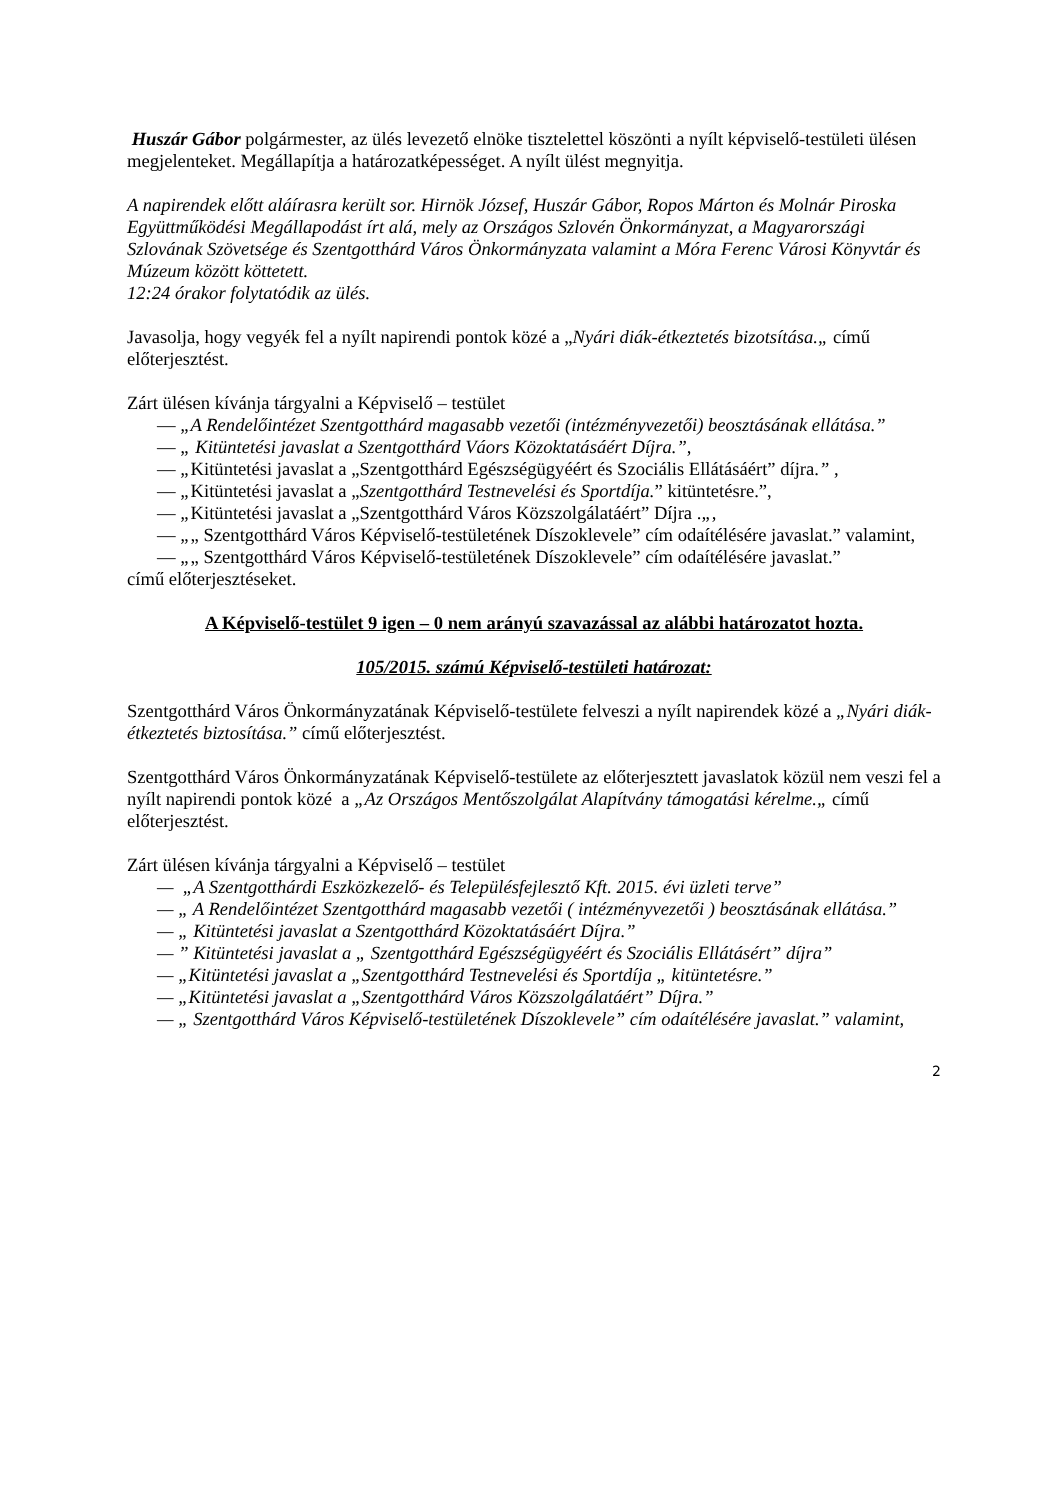Huszár Gábor polgármester, az ülés levezető elnöke tisztelettel köszönti a nyílt képviselő-testületi ülésen megjelenteket. Megállapítja a határozatképességet. A nyílt ülést megnyitja.
A napirendek előtt aláírasra került sor. Hirnök József, Huszár Gábor, Ropos Márton és Molnár Piroska Együttműködési Megállapodást írt alá, mely az Országos Szlovén Önkormányzat, a Magyarországi Szlovának Szövetsége és Szentgotthárd Város Önkormányzata valamint a Móra Ferenc Városi Könyvtár és Múzeum között köttetett.
12:24 órakor folytatódik az ülés.
Javasolja, hogy vegyék fel a nyílt napirendi pontok közé a „Nyári diák-étkeztetés bizotsítása.„ című előterjesztést.
Zárt ülésen kívánja tárgyalni a Képviselő – testület
— „A Rendelőintézet Szentgotthárd magasabb vezetői (intézményvezetői) beosztásának ellátása.”
— „ Kitüntetési javaslat a Szentgotthárd Váors Közoktatásáért Díjra.”,
— „Kitüntetési javaslat a „Szentgotthárd Egészségügyéért és Szociális Ellátásáért” díjra.” ,
— „Kitüntetési javaslat a „Szentgotthárd Testnevelési és Sportdíja.” kitüntetésre.”,
— „Kitüntetési javaslat a „Szentgotthárd Város Közszolgálatáért” Díjra .„,
— „„ Szentgotthárd Város Képviselő-testületének Díszoklevele” cím odaítélésére javaslat.” valamint,
— „„ Szentgotthárd Város Képviselő-testületének Díszoklevele” cím odaítélésére javaslat.”
című előterjesztéseket.
A Képviselő-testület 9 igen – 0 nem arányú szavazással az alábbi határozatot hozta.
105/2015. számú Képviselő-testületi határozat:
Szentgotthárd Város Önkormányzatának Képviselő-testülete felveszi a nyílt napirendek közé a „Nyári diák-étkeztetés biztosítása.” című előterjesztést.
Szentgotthárd Város Önkormányzatának Képviselő-testülete az előterjesztett javaslatok közül nem veszi fel a nyílt napirendi pontok közé a „Az Országos Mentőszolgálat Alapítvány támogatási kérelme.„ című előterjesztést.
Zárt ülésen kívánja tárgyalni a Képviselő – testület
— „A Szentgotthárdi Eszközkezelő- és Településfejlesztő Kft. 2015. évi üzleti terve”
— „ A Rendelőintézet Szentgotthárd magasabb vezetői ( intézményvezetői ) beosztásának ellátása.”
— „ Kitüntetési javaslat a Szentgotthárd Közoktatásáért Díjra.”
— ” Kitüntetési javaslat a „ Szentgotthárd Egészségügyéért és Szociális Ellátásért” díjra”
— „Kitüntetési javaslat a „Szentgotthárd Testnevelési és Sportdíja „ kitüntetésre.”
— „Kitüntetési javaslat a „Szentgotthárd Város Közszolgálatáért” Díjra.”
— „ Szentgotthárd Város Képviselő-testületének Díszoklevele” cím odaítélésére javaslat.” valamint,
2